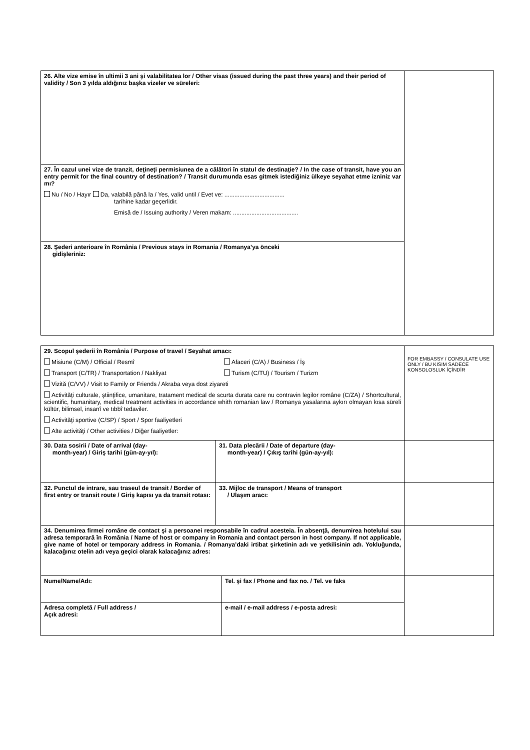| 26. Alte vize emise în ultimii 3 ani şi valabilitatea lor / Other visas (issued during the past three years) and their period of validity / Son 3 yılda aldığınız başka vizeler ve süreleri: | |
| 27. În cazul unei vize de tranzit, deţineţi permisiunea de a călători în statul de destinaţie? / In the case of transit, have you an entry permit for the final country of destination? / Transit durumunda esas gitmek istediğiniz ülkeye seyahat etme izniniz var mı? Nu / No / Hayır Da, valabilă până la / Yes, valid until / Evet ve: .................................... tarihine kadar geçerlidir. Emisă de / Issuing authority / Veren makam: ....................................... | |
| 28. Şederi anterioare în România / Previous stays in Romania / Romanya’ya önceki gidişleriniz: | |
| 29. Scopul şederii în România / Purpose of travel / Seyahat amacı: Misiune (C/M) / Official / Resmî Afaceri (C/A) / Business / İş Transport (C/TR) / Transportation / Nakliyat Turism (C/TU) / Tourism / Turizm Vizită (C/VV) / Visit to Family or Friends / Akraba veya dost ziyareti Activităţi culturale, ştiinţifice, umanitare, tratament medical de scurta durata care nu contravin legilor române (C/ZA) / Shortcultural, scientific, humanitary, medical treatment activities in accordance whith romanian law / Romanya yasalarına aykırı olmayan kısa süreli kültür, bilimsel, insanî ve tıbbî tedaviler. Activităţi sportive (C/SP) / Sport / Spor faaliyetleri Alte activităţi / Other activities / Diğer faaliyetler: | | | FOR EMBASSY / CONSULATE USE ONLY / BU KISIM SADECE KONSOLOSLUK İÇİNDİR |
| 30. Data sosirii / Date of arrival (day- month-year) / Giriş tarihi (gün-ay-yıl): | 31. Data plecării / Date of departure (day- month-year) / Çıkış tarihi (gün-ay-yıl): | | |
| 32. Punctul de intrare, sau traseul de transit / Border of first entry or transit route / Giriş kapısı ya da transit rotası: | 33. Mijloc de transport / Means of transport / Ulaşım aracı: | | |
| 34. Denumirea firmei române de contact şi a persoanei responsabile în cadrul acesteia. În absenţă, denumirea hotelului sau adresa temporară în România / Name of host or company in Romania and contact person in host company. If not applicable, give name of hotel or temporary address in Romania. / Romanya’daki irtibat şirketinin adı ve yetkilisinin adı. Yokluğunda, kalacağınız otelin adı veya geçici olarak kalacağınız adres: | | | |
| Nume/Name/Adı: | | Tel. şi fax / Phone and fax no. / Tel. ve faks | |
| Adresa completă / Full address / Açık adresi: | | e-mail / e-mail address / e-posta adresi: | |